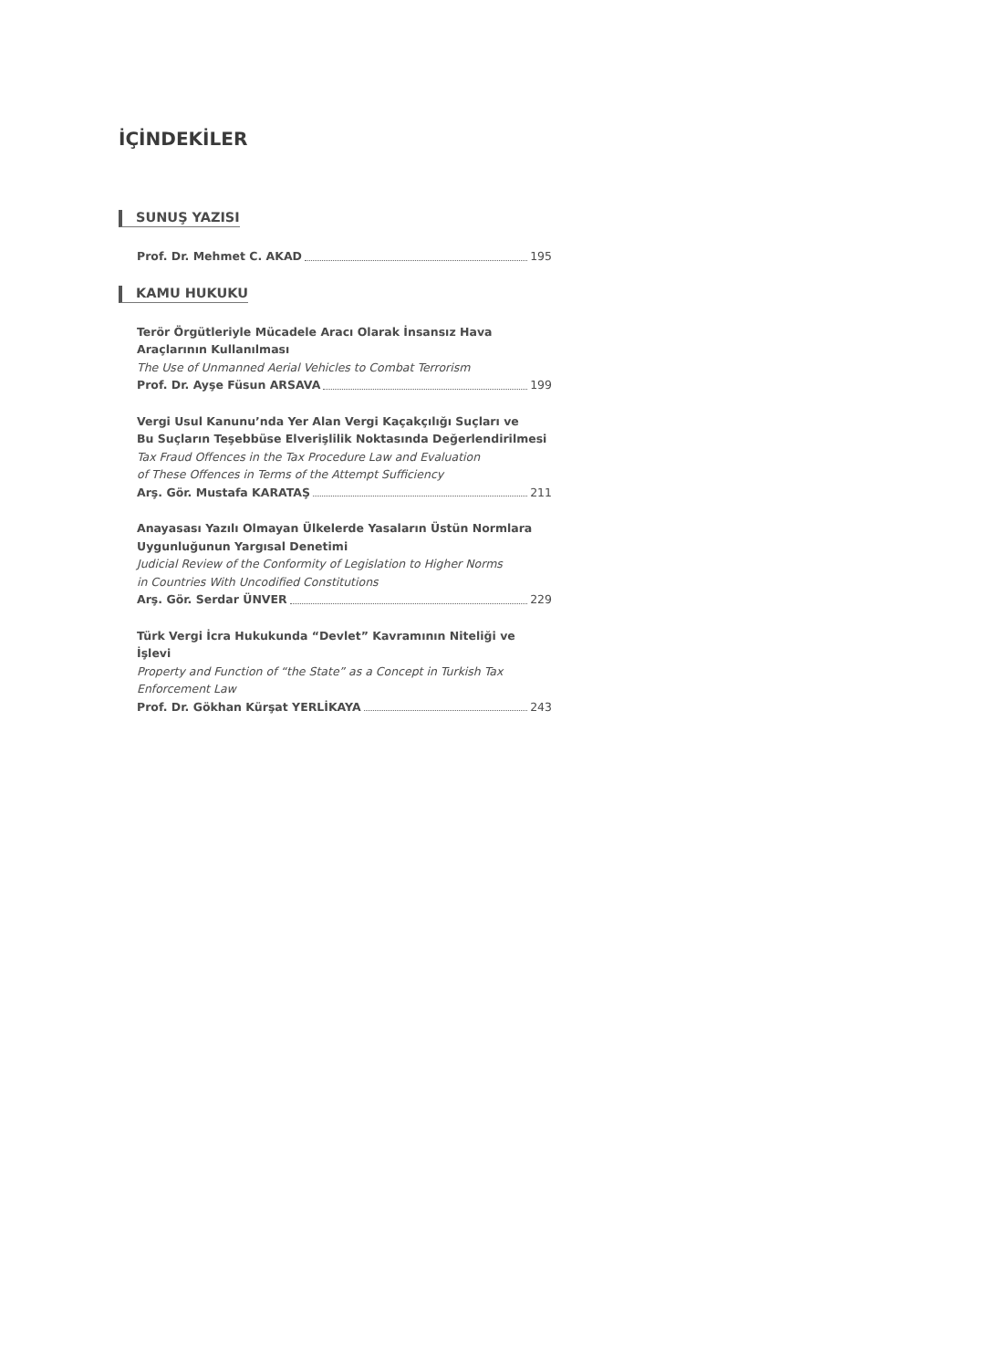İÇİNDEKİLER
SUNUŞ YAZISI
Prof. Dr. Mehmet C. AKAD 195
KAMU HUKUKU
Terör Örgütleriyle Mücadele Aracı Olarak İnsansız Hava Araçlarının Kullanılması
The Use of Unmanned Aerial Vehicles to Combat Terrorism
Prof. Dr. Ayşe Füsun ARSAVA 199
Vergi Usul Kanunu’nda Yer Alan Vergi Kaçakçılığı Suçları ve
Bu Suçların Teşebbüse Elverişlilik Noktasında Değerlendirilmesi
Tax Fraud Offences in the Tax Procedure Law and Evaluation
of These Offences in Terms of the Attempt Sufficiency
Arş. Gör. Mustafa KARATAŞ 211
Anayasası Yazılı Olmayan Ülkelerde Yasaların Üstün Normlara
Uygunluğunun Yargısal Denetimi
Judicial Review of the Conformity of Legislation to Higher Norms
in Countries With Uncodified Constitutions
Arş. Gör. Serdar ÜNVER 229
Türk Vergi İcra Hukukunda “Devlet” Kavramının Niteliği ve İşlevi
Property and Function of “the State” as a Concept in Turkish Tax Enforcement Law
Prof. Dr. Gökhan Kürşat YERLİKAYA 243